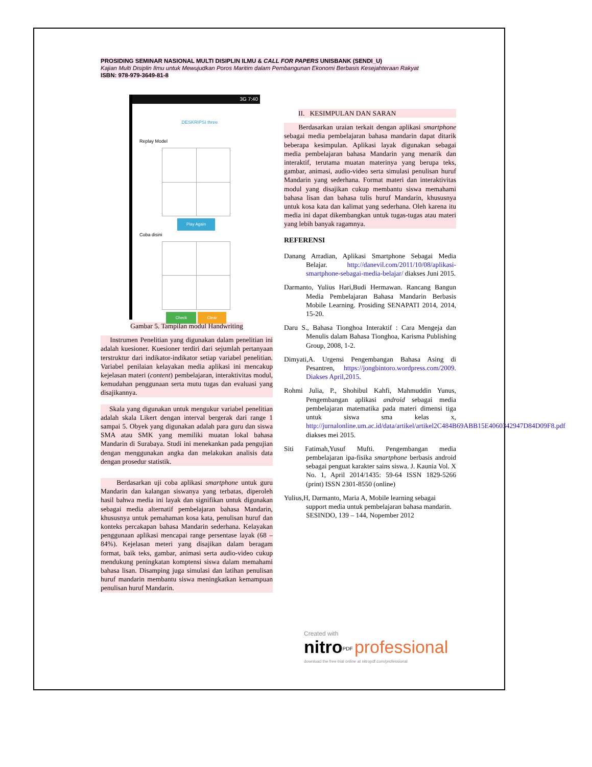PROSIDING SEMINAR NASIONAL MULTI DISIPLIN ILMU & CALL FOR PAPERS UNISBANK (SENDI_U)
Kajian Multi Disiplin Ilmu untuk Mewujudkan Poros Maritim dalam Pembangunan Ekonomi Berbasis Kesejahteraan Rakyat
ISBN: 978-979-3649-81-8
3G 7:40
DESKRIPSI three
Replay Model
Play Again
Coba disini
Check Clear
Gambar 5. Tampilan modul Handwriting
Instrumen Penelitian yang digunakan dalam penelitian ini adalah kuesioner. Kuesioner terdiri dari sejumlah pertanyaan terstruktur dari indikator-indikator setiap variabel penelitian. Variabel penilaian kelayakan media aplikasi ini mencakup kejelasan materi (content) pembelajaran, interaktivitas modul, kemudahan penggunaan serta mutu tugas dan evaluasi yang disajikannya.
Skala yang digunakan untuk mengukur variabel penelitian adalah skala Likert dengan interval bergerak dari range 1 sampai 5. Obyek yang digunakan adalah para guru dan siswa SMA atau SMK yang memiliki muatan lokal bahasa Mandarin di Surabaya. Studi ini menekankan pada pengujian dengan menggunakan angka dan melakukan analisis data dengan prosedur statistik.
Berdasarkan uji coba aplikasi smartphone untuk guru Mandarin dan kalangan siswanya yang terbatas, diperoleh hasil bahwa media ini layak dan signifikan untuk digunakan sebagai media alternatif pembelajaran bahasa Mandarin, khususnya untuk pemahaman kosa kata, penulisan huruf dan konteks percakapan bahasa Mandarin sederhana. Kelayakan penggunaan aplikasi mencapai range persentase layak (68 – 84%). Kejelasan meteri yang disajikan dalam beragam format, baik teks, gambar, animasi serta audio-video cukup mendukung peningkatan komptensi siswa dalam memahami bahasa lisan. Disamping juga simulasi dan latihan penulisan huruf mandarin membantu siswa meningkatkan kemampuan penulisan huruf Mandarin.
II. KESIMPULAN DAN SARAN
Berdasarkan uraian terkait dengan aplikasi smartphone sebagai media pembelajaran bahasa mandarin dapat ditarik beberapa kesimpulan. Aplikasi layak digunakan sebagai media pembelajaran bahasa Mandarin yang menarik dan interaktif, terutama muatan materinya yang berupa teks, gambar, animasi, audio-video serta simulasi penulisan huruf Mandarin yang sederhana. Format materi dan interaktivitas modul yang disajikan cukup membantu siswa memahami bahasa lisan dan bahasa tulis huruf Mandarin, khususnya untuk kosa kata dan kalimat yang sederhana. Oleh karena itu media ini dapat dikembangkan untuk tugas-tugas atau materi yang lebih banyak ragamnya.
REFERENSI
Danang Arradian, Aplikasi Smartphone Sebagai Media Belajar. http://danevil.com/2011/10/08/aplikasi-smartphone-sebagai-media-belajar/ diakses Juni 2015.
Darmanto, Yulius Hari,Budi Hermawan. Rancang Bangun Media Pembelajaran Bahasa Mandarin Berbasis Mobile Learning. Prosiding SENAPATI 2014, 2014, 15-20.
Daru S., Bahasa Tionghoa Interaktif : Cara Mengeja dan Menulis dalam Bahasa Tionghoa, Karisma Publishing Group, 2008, 1-2.
Dimyati,A. Urgensi Pengembangan Bahasa Asing di Pesantren, https://jongbintoro.wordpress.com/2009. Diakses April,2015.
Rohmi Julia, P., Shohibul Kahfi, Mahmuddin Yunus, Pengembangan aplikasi android sebagai media pembelajaran matematika pada materi dimensi tiga untuk siswa sma kelas x, http://jurnalonline.um.ac.id/data/artikel/artikel2C484B69ABB15E4060342947D84D09F8.pdf diakses mei 2015.
Siti Fatimah,Yusuf Mufti. Pengembangan media pembelajaran ipa-fisika smartphone berbasis android sebagai penguat karakter sains siswa. J. Kaunia Vol. X No. 1, April 2014/1435: 59-64 ISSN 1829-5266 (print) ISSN 2301-8550 (online)
Yulius,H, Darmanto, Maria A, Mobile learning sebagai support media untuk pembelajaran bahasa mandarin. SESINDO, 139 – 144, Nopember 2012
Created with
nitro<sup>PDF</sup> professional
download the free trial online at nitropdf.com/professional